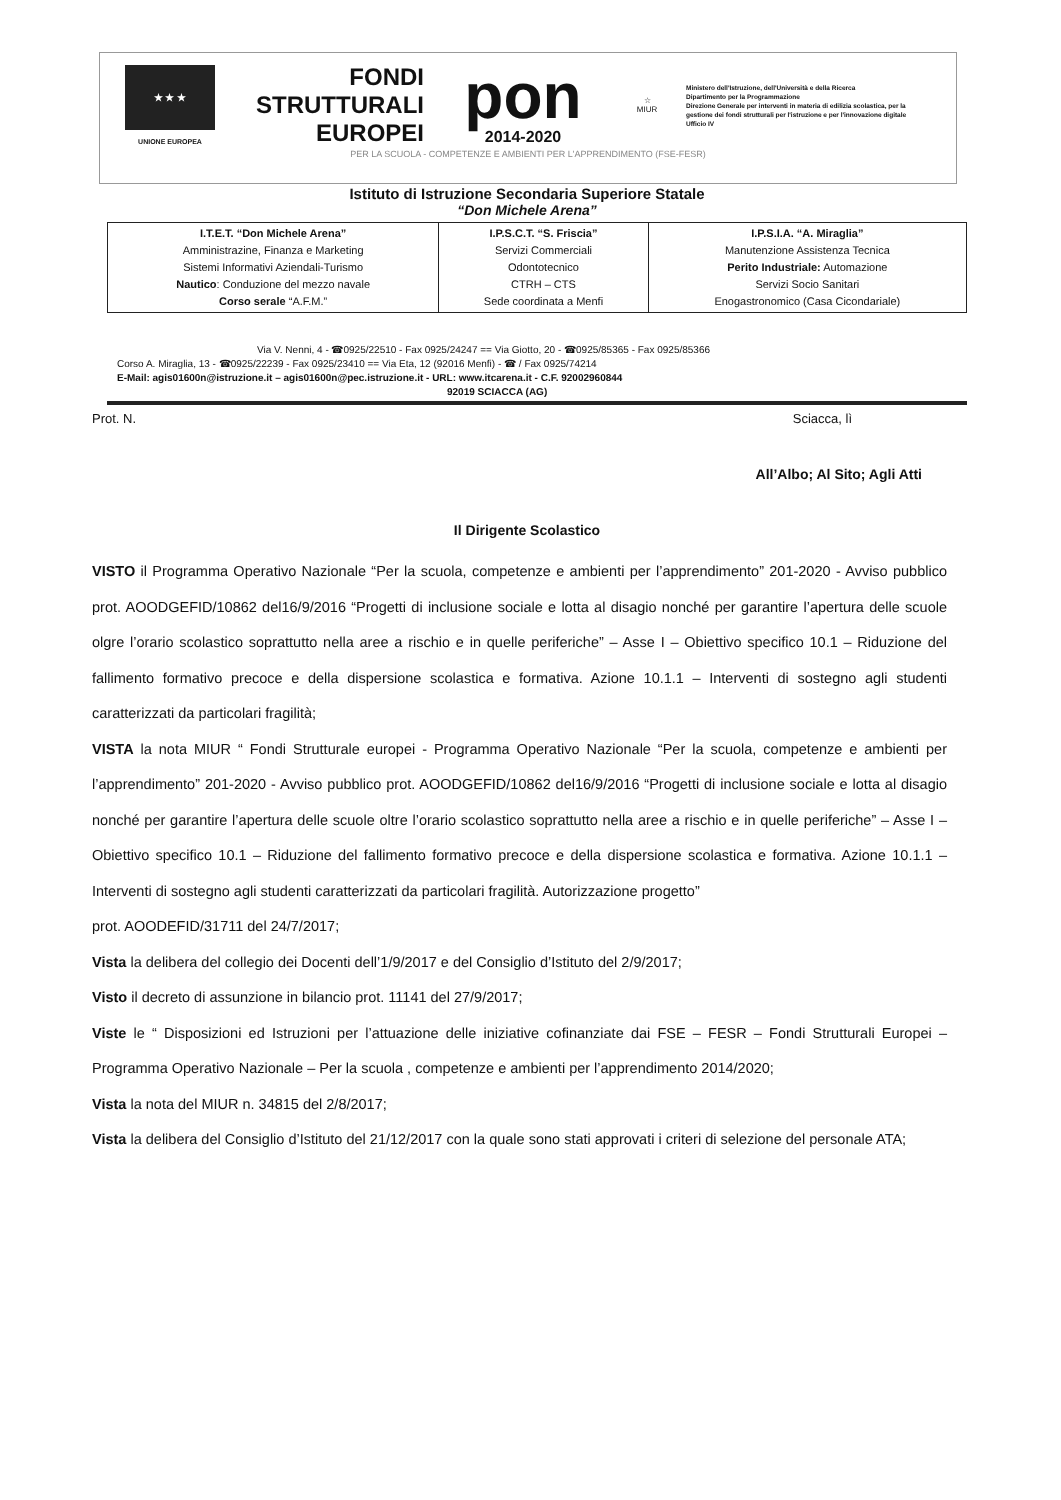★ ★ ★
UNIONE EUROPEA
FONDI
STRUTTURALI
EUROPEI
pon
2014-2020
☆
MIUR
Ministero dell'Istruzione, dell'Università e della Ricerca
Dipartimento per la Programmazione
Direzione Generale per interventi in materia di edilizia scolastica, per la gestione dei fondi strutturali per l'istruzione e per l'innovazione digitale
Ufficio IV
PER LA SCUOLA - COMPETENZE E AMBIENTI PER L'APPRENDIMENTO (FSE-FESR)
Istituto di Istruzione Secondaria Superiore Statale
“Don Michele Arena”
| I.T.E.T. “Don Michele Arena” Amministrazine, Finanza e Marketing Sistemi Informativi Aziendali-Turismo Nautico : Conduzione del mezzo navale Corso serale “A.F.M.” | I.P.S.C.T. “S. Friscia” Servizi Commerciali Odontotecnico CTRH – CTS Sede coordinata a Menfi | I.P.S.I.A. “A. Miraglia” Manutenzione Assistenza Tecnica Perito Industriale: Automazione Servizi Socio Sanitari Enogastronomico (Casa Cicondariale) |
Via V. Nenni, 4 - ☎0925/22510 - Fax 0925/24247 == Via Giotto, 20 - ☎0925/85365 - Fax 0925/85366
Corso A. Miraglia, 13 - ☎0925/22239 - Fax 0925/23410 == Via Eta, 12 (92016 Menfi) - ☎ / Fax 0925/74214
E-Mail: agis01600n@istruzione.it – agis01600n@pec.istruzione.it - URL: www.itcarena.it - C.F. 92002960844
92019 SCIACCA (AG)
Prot. N. Sciacca, lì
All’Albo; Al Sito; Agli Atti
Il Dirigente Scolastico
VISTO il Programma Operativo Nazionale “Per la scuola, competenze e ambienti per l’apprendimento” 201-2020 - Avviso pubblico prot. AOODGEFID/10862 del16/9/2016 “Progetti di inclusione sociale e lotta al disagio nonché per garantire l’apertura delle scuole olgre l’orario scolastico soprattutto nella aree a rischio e in quelle periferiche” – Asse I – Obiettivo specifico 10.1 – Riduzione del fallimento formativo precoce e della dispersione scolastica e formativa. Azione 10.1.1 – Interventi di sostegno agli studenti caratterizzati da particolari fragilità;
VISTA la nota MIUR “ Fondi Strutturale europei - Programma Operativo Nazionale “Per la scuola, competenze e ambienti per l’apprendimento” 201-2020 - Avviso pubblico prot. AOODGEFID/10862 del16/9/2016 “Progetti di inclusione sociale e lotta al disagio nonché per garantire l’apertura delle scuole oltre l’orario scolastico soprattutto nella aree a rischio e in quelle periferiche” – Asse I – Obiettivo specifico 10.1 – Riduzione del fallimento formativo precoce e della dispersione scolastica e formativa. Azione 10.1.1 – Interventi di sostegno agli studenti caratterizzati da particolari fragilità. Autorizzazione progetto”
prot. AOODEFID/31711 del 24/7/2017;
Vista la delibera del collegio dei Docenti dell’1/9/2017 e del Consiglio d’Istituto del 2/9/2017;
Visto il decreto di assunzione in bilancio prot. 11141 del 27/9/2017;
Viste le “ Disposizioni ed Istruzioni per l’attuazione delle iniziative cofinanziate dai FSE – FESR – Fondi Strutturali Europei – Programma Operativo Nazionale – Per la scuola , competenze e ambienti per l’apprendimento 2014/2020;
Vista la nota del MIUR n. 34815 del 2/8/2017;
Vista la delibera del Consiglio d’Istituto del 21/12/2017 con la quale sono stati approvati i criteri di selezione del personale ATA;